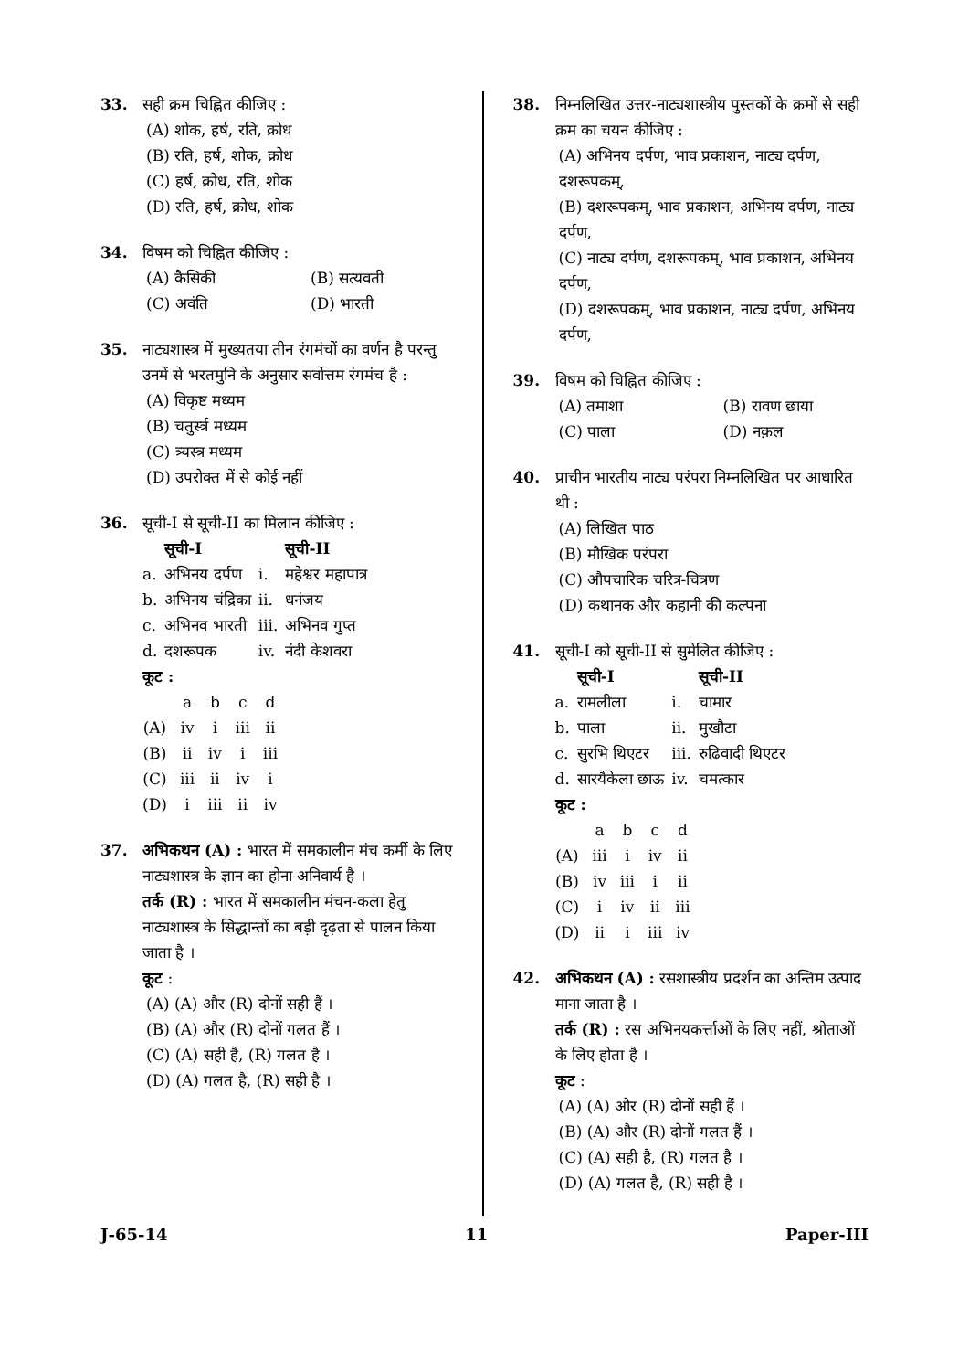33. सही क्रम चिह्नित कीजिए :
(A) शोक, हर्ष, रति, क्रोध
(B) रति, हर्ष, शोक, क्रोध
(C) हर्ष, क्रोध, रति, शोक
(D) रति, हर्ष, क्रोध, शोक
34. विषम को चिह्नित कीजिए :
(A) कैसिकी (B) सत्यवती (C) अवंति (D) भारती
35. नाट्यशास्त्र में मुख्यतया तीन रंगमंचों का वर्णन है परन्तु उनमें से भरतमुनि के अनुसार सर्वोत्तम रंगमंच है :
(A) विकृष्ट मध्यम
(B) चतुर्स्त्र मध्यम
(C) त्र्यस्त्र मध्यम
(D) उपरोक्त में से कोई नहीं
36. सूची-I से सूची-II का मिलान कीजिए :
| | सूची-I | | सूची-II |
| --- | --- | --- | --- |
| a. | अभिनय दर्पण | i. | महेश्वर महापात्र |
| b. | अभिनय चंद्रिका | ii. | धनंजय |
| c. | अभिनव भारती | iii. | अभिनव गुप्त |
| d. | दशरूपक | iv. | नंदी केशवरा |
कूट :
| | a | b | c | d |
| (A) | iv | i | iii | ii |
| (B) | ii | iv | i | iii |
| (C) | iii | ii | iv | i |
| (D) | i | iii | ii | iv |
37. अभिकथन (A) : भारत में समकालीन मंच कर्मी के लिए नाट्यशास्त्र के ज्ञान का होना अनिवार्य है ।
तर्क (R) : भारत में समकालीन मंचन-कला हेतु नाट्यशास्त्र के सिद्धान्तों का बड़ी दृढ़ता से पालन किया जाता है ।
कूट :
(A) (A) और (R) दोनों सही हैं ।
(B) (A) और (R) दोनों गलत हैं ।
(C) (A) सही है, (R) गलत है ।
(D) (A) गलत है, (R) सही है ।
38. निम्नलिखित उत्तर-नाट्यशास्त्रीय पुस्तकों के क्रमों से सही क्रम का चयन कीजिए :
(A) अभिनय दर्पण, भाव प्रकाशन, नाट्य दर्पण, दशरूपकम्,
(B) दशरूपकम्, भाव प्रकाशन, अभिनय दर्पण, नाट्य दर्पण,
(C) नाट्य दर्पण, दशरूपकम्, भाव प्रकाशन, अभिनय दर्पण,
(D) दशरूपकम्, भाव प्रकाशन, नाट्य दर्पण, अभिनय दर्पण,
39. विषम को चिह्नित कीजिए :
(A) तमाशा (B) रावण छाया (C) पाला (D) नक़ल
40. प्राचीन भारतीय नाट्य परंपरा निम्नलिखित पर आधारित थी :
(A) लिखित पाठ
(B) मौखिक परंपरा
(C) औपचारिक चरित्र-चित्रण
(D) कथानक और कहानी की कल्पना
41. सूची-I को सूची-II से सुमेलित कीजिए :
| | सूची-I | | सूची-II |
| --- | --- | --- | --- |
| a. | रामलीला | i. | चामार |
| b. | पाला | ii. | मुखौटा |
| c. | सुरभि थिएटर | iii. | रुढिवादी थिएटर |
| d. | सारयैकेला छाऊ | iv. | चमत्कार |
कूट :
| | a | b | c | d |
| (A) | iii | i | iv | ii |
| (B) | iv | iii | i | ii |
| (C) | i | iv | ii | iii |
| (D) | ii | i | iii | iv |
42. अभिकथन (A) : रसशास्त्रीय प्रदर्शन का अन्तिम उत्पाद माना जाता है ।
तर्क (R) : रस अभिनयकर्त्ताओं के लिए नहीं, श्रोताओं के लिए होता है ।
कूट :
(A) (A) और (R) दोनों सही हैं ।
(B) (A) और (R) दोनों गलत हैं ।
(C) (A) सही है, (R) गलत है ।
(D) (A) गलत है, (R) सही है ।
J-65-14 11 Paper-III